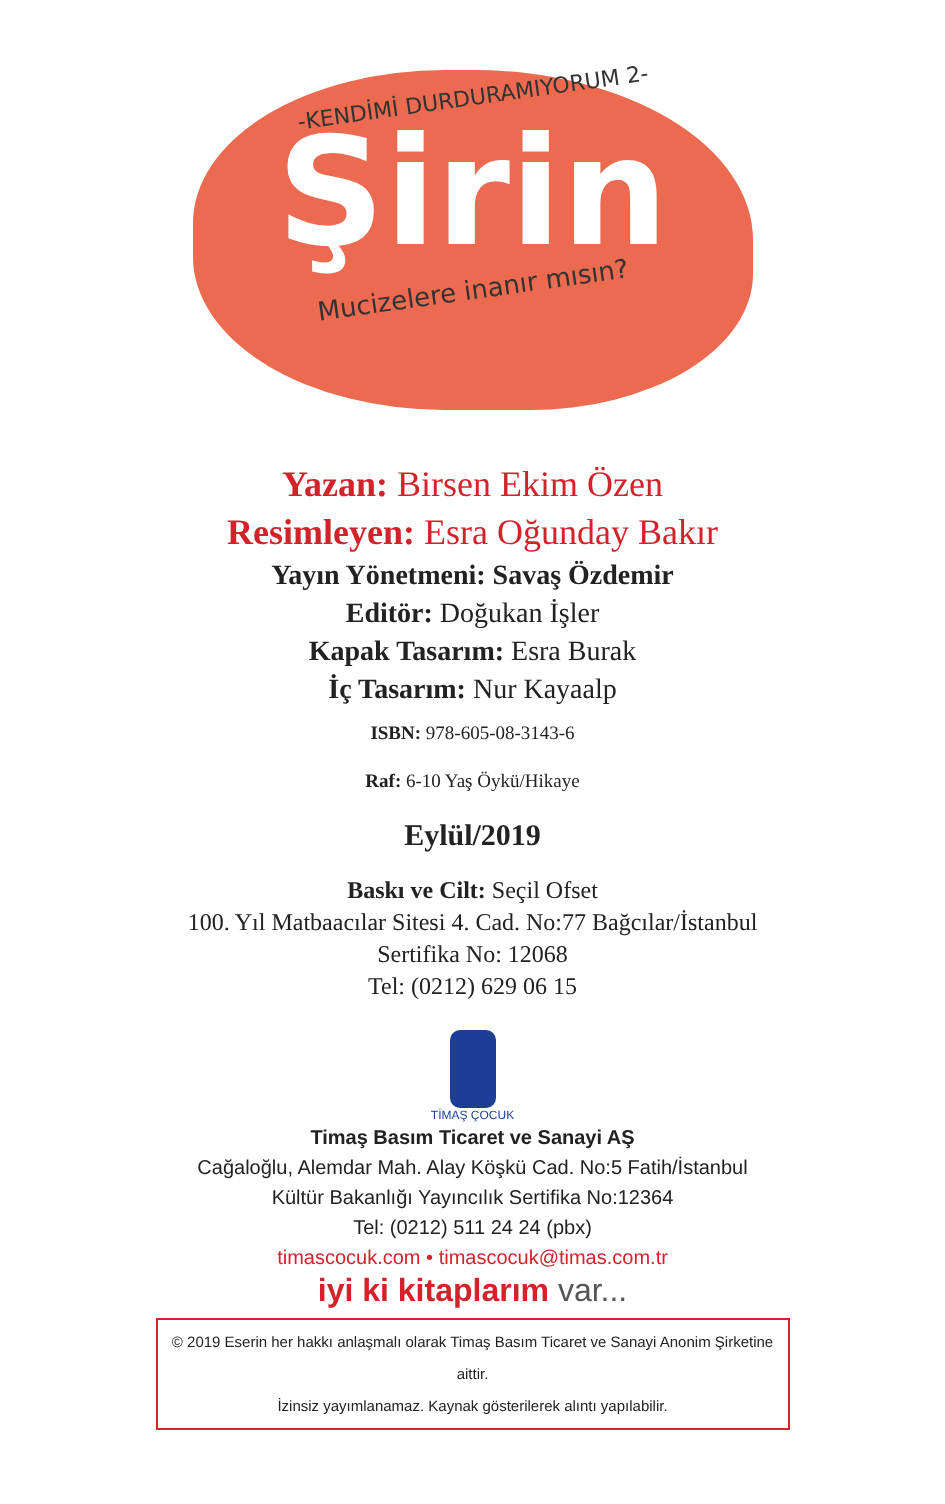-KENDİMİ DURDURAMIYORUM 2-
Şirin
Mucizelere inanır mısın?
Yazan: Birsen Ekim Özen
Resimleyen: Esra Oğunday Bakır
Yayın Yönetmeni: Savaş Özdemir
Editör: Doğukan İşler
Kapak Tasarım: Esra Burak
İç Tasarım: Nur Kayaalp
ISBN: 978-605-08-3143-6
Raf: 6-10 Yaş Öykü/Hikaye
Eylül/2019
Baskı ve Cilt: Seçil Ofset
100. Yıl Matbaacılar Sitesi 4. Cad. No:77 Bağcılar/İstanbul
Sertifika No: 12068
Tel: (0212) 629 06 15
TİMAŞ ÇOCUK
Timaş Basım Ticaret ve Sanayi AŞ
Cağaloğlu, Alemdar Mah. Alay Köşkü Cad. No:5 Fatih/İstanbul
Kültür Bakanlığı Yayıncılık Sertifika No:12364
Tel: (0212) 511 24 24 (pbx)
timascocuk.com • timascocuk@timas.com.tr
iyi ki kitaplarım var...
© 2019 Eserin her hakkı anlaşmalı olarak Timaş Basım Ticaret ve Sanayi Anonim Şirketine aittir.
İzinsiz yayımlanamaz. Kaynak gösterilerek alıntı yapılabilir.